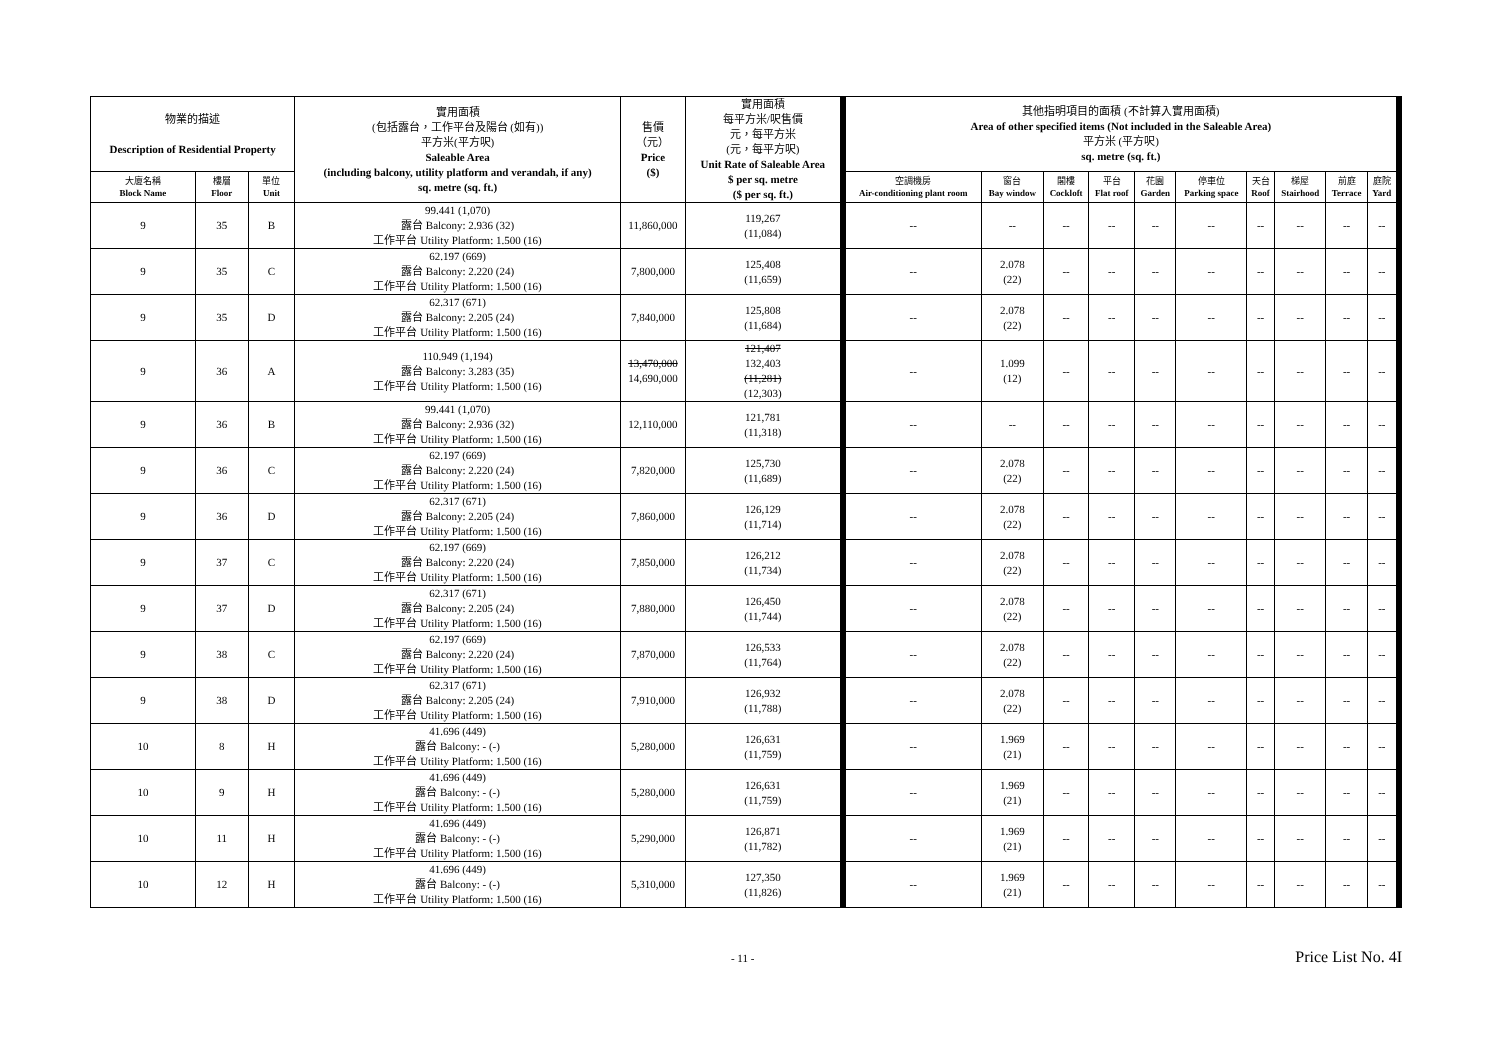| 物業的描述 Description of Residential Property | | | 實用面積 (包括露台，工作平台及陽台 (如有)) 平方米(平方呎) Saleable Area (including balcony, utility platform and verandah, if any) sq. metre (sq. ft.) | 售價 （元） Price ($) | 實用面積 每平方米/呎售價 元，每平方米 (元，每平方呎) Unit Rate of Saleable Area $ per sq. metre ($ per sq. ft.) | 其他指明項目的面積 (不計算入實用面積) Area of other specified items (Not included in the Saleable Area) 平方米 (平方呎) sq. metre (sq. ft.) | | | | | | | | | |
| --- | --- | --- | --- | --- | --- | --- | --- | --- | --- | --- | --- | --- | --- | --- | --- |
| 大廈名稱 Block Name | 樓層 Floor | 單位 Unit | | | | 空調機房 Air-conditioning plant room | 窗台 Bay window | 閣樓 Cockloft | 平台 Flat roof | 花園 Garden | 停車位 Parking space | 天台 Roof | 梯屋 Stairhood | 前庭 Terrace | 庭院 Yard |
| 9 | 35 | B | 99.441 (1,070) 露台 Balcony: 2.936 (32) 工作平台 Utility Platform: 1.500 (16) | 11,860,000 | 119,267 (11,084) | -- | -- | -- | -- | -- | -- | -- | -- | -- | -- |
| 9 | 35 | C | 62.197 (669) 露台 Balcony: 2.220 (24) 工作平台 Utility Platform: 1.500 (16) | 7,800,000 | 125,408 (11,659) | -- | 2.078 (22) | -- | -- | -- | -- | -- | -- | -- | -- |
| 9 | 35 | D | 62.317 (671) 露台 Balcony: 2.205 (24) 工作平台 Utility Platform: 1.500 (16) | 7,840,000 | 125,808 (11,684) | -- | 2.078 (22) | -- | -- | -- | -- | -- | -- | -- | -- |
| 9 | 36 | A | 110.949 (1,194) 露台 Balcony: 3.283 (35) 工作平台 Utility Platform: 1.500 (16) | 13,470,000 14,690,000 | 121,407 132,403 (11,281) (12,303) | -- | 1.099 (12) | -- | -- | -- | -- | -- | -- | -- | -- |
| 9 | 36 | B | 99.441 (1,070) 露台 Balcony: 2.936 (32) 工作平台 Utility Platform: 1.500 (16) | 12,110,000 | 121,781 (11,318) | -- | -- | -- | -- | -- | -- | -- | -- | -- | -- |
| 9 | 36 | C | 62.197 (669) 露台 Balcony: 2.220 (24) 工作平台 Utility Platform: 1.500 (16) | 7,820,000 | 125,730 (11,689) | -- | 2.078 (22) | -- | -- | -- | -- | -- | -- | -- | -- |
| 9 | 36 | D | 62.317 (671) 露台 Balcony: 2.205 (24) 工作平台 Utility Platform: 1.500 (16) | 7,860,000 | 126,129 (11,714) | -- | 2.078 (22) | -- | -- | -- | -- | -- | -- | -- | -- |
| 9 | 37 | C | 62.197 (669) 露台 Balcony: 2.220 (24) 工作平台 Utility Platform: 1.500 (16) | 7,850,000 | 126,212 (11,734) | -- | 2.078 (22) | -- | -- | -- | -- | -- | -- | -- | -- |
| 9 | 37 | D | 62.317 (671) 露台 Balcony: 2.205 (24) 工作平台 Utility Platform: 1.500 (16) | 7,880,000 | 126,450 (11,744) | -- | 2.078 (22) | -- | -- | -- | -- | -- | -- | -- | -- |
| 9 | 38 | C | 62.197 (669) 露台 Balcony: 2.220 (24) 工作平台 Utility Platform: 1.500 (16) | 7,870,000 | 126,533 (11,764) | -- | 2.078 (22) | -- | -- | -- | -- | -- | -- | -- | -- |
| 9 | 38 | D | 62.317 (671) 露台 Balcony: 2.205 (24) 工作平台 Utility Platform: 1.500 (16) | 7,910,000 | 126,932 (11,788) | -- | 2.078 (22) | -- | -- | -- | -- | -- | -- | -- | -- |
| 10 | 8 | H | 41.696 (449) 露台 Balcony: - (-) 工作平台 Utility Platform: 1.500 (16) | 5,280,000 | 126,631 (11,759) | -- | 1.969 (21) | -- | -- | -- | -- | -- | -- | -- | -- |
| 10 | 9 | H | 41.696 (449) 露台 Balcony: - (-) 工作平台 Utility Platform: 1.500 (16) | 5,280,000 | 126,631 (11,759) | -- | 1.969 (21) | -- | -- | -- | -- | -- | -- | -- | -- |
| 10 | 11 | H | 41.696 (449) 露台 Balcony: - (-) 工作平台 Utility Platform: 1.500 (16) | 5,290,000 | 126,871 (11,782) | -- | 1.969 (21) | -- | -- | -- | -- | -- | -- | -- | -- |
| 10 | 12 | H | 41.696 (449) 露台 Balcony: - (-) 工作平台 Utility Platform: 1.500 (16) | 5,310,000 | 127,350 (11,826) | -- | 1.969 (21) | -- | -- | -- | -- | -- | -- | -- | -- |
- 11 -
Price List No. 4I